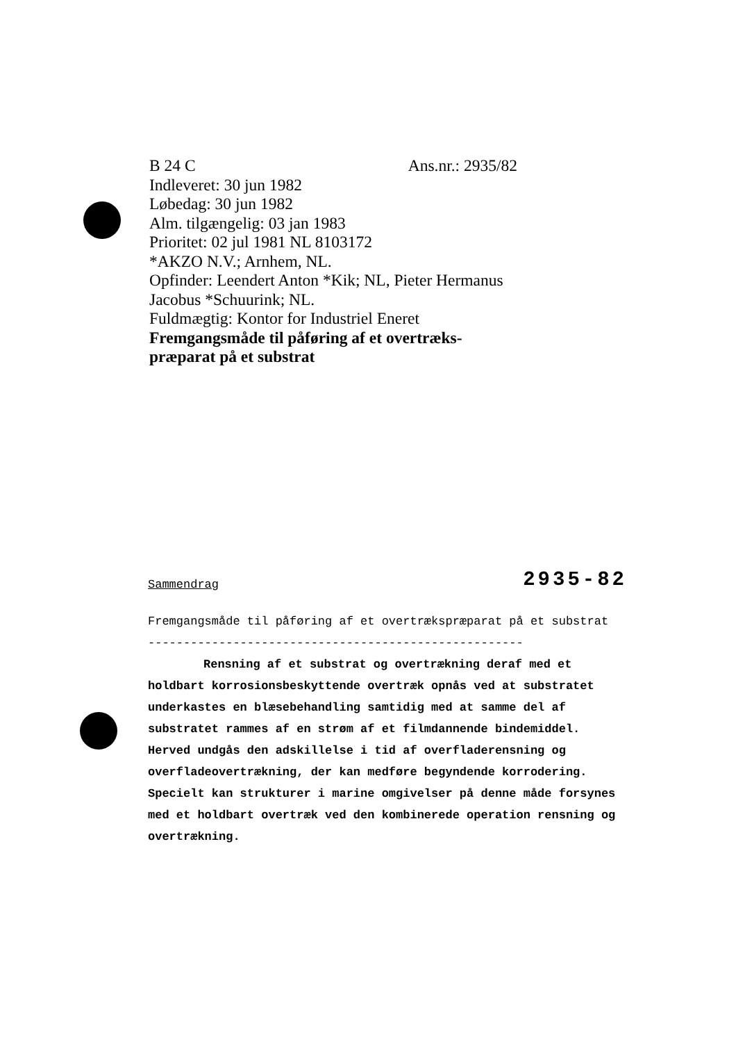B 24 C Ans.nr.: 2935/82
Indleveret: 30 jun 1982
Løbedag: 30 jun 1982
Alm. tilgængelig: 03 jan 1983
Prioritet: 02 jul 1981 NL 8103172
*AKZO N.V.; Arnhem, NL.
Opfinder: Leendert Anton *Kik; NL, Pieter Hermanus Jacobus *Schuurink; NL.
Fuldmægtig: Kontor for Industriel Eneret
Fremgangsmåde til påføring af et overtræks­præparat på et substrat
Sammendrag 2935-82
Fremgangsmåde til påføring af et overtrækspræparat på et substrat
-----------------------------------------------------
Rensning af et substrat og overtrækning deraf med et holdbart korrosionsbeskyttende overtræk opnås ved at substratet underkastes en blæsebehandling samtidig med at samme del af substratet rammes af en strøm af et filmdannende bindemiddel. Herved undgås den adskillelse i tid af overfladerensning og overfladeovertrækning, der kan medføre begyndende korrodering. Specielt kan strukturer i marine omgivelser på denne måde forsynes med et holdbart overtræk ved den kombinerede operation rensning og overtrækning.